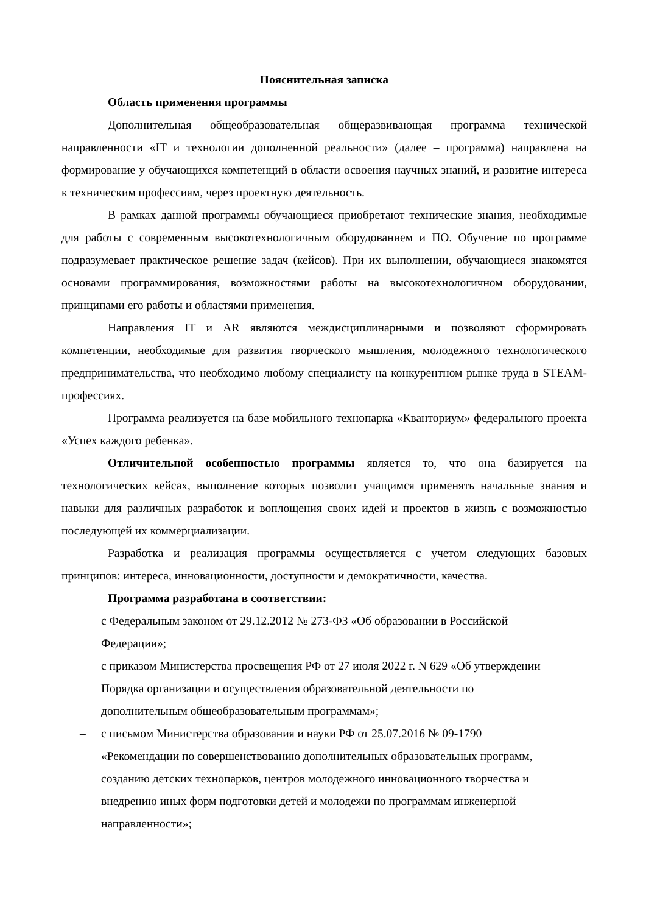Пояснительная записка
Область применения программы
Дополнительная общеобразовательная общеразвивающая программа технической направленности «IT и технологии дополненной реальности» (далее – программа) направлена на формирование у обучающихся компетенций в области освоения научных знаний, и развитие интереса к техническим профессиям, через проектную деятельность.
В рамках данной программы обучающиеся приобретают технические знания, необходимые для работы с современным высокотехнологичным оборудованием и ПО. Обучение по программе подразумевает практическое решение задач (кейсов). При их выполнении, обучающиеся знакомятся основами программирования, возможностями работы на высокотехнологичном оборудовании, принципами его работы и областями применения.
Направления IT и AR являются междисциплинарными и позволяют сформировать компетенции, необходимые для развития творческого мышления, молодежного технологического предпринимательства, что необходимо любому специалисту на конкурентном рынке труда в STEAM-профессиях.
Программа реализуется на базе мобильного технопарка «Кванториум» федерального проекта «Успех каждого ребенка».
Отличительной особенностью программы является то, что она базируется на технологических кейсах, выполнение которых позволит учащимся применять начальные знания и навыки для различных разработок и воплощения своих идей и проектов в жизнь с возможностью последующей их коммерциализации.
Разработка и реализация программы осуществляется с учетом следующих базовых принципов: интереса, инновационности, доступности и демократичности, качества.
Программа разработана в соответствии:
– с Федеральным законом от 29.12.2012 № 273-ФЗ «Об образовании в Российской Федерации»;
– с приказом Министерства просвещения РФ от 27 июля 2022 г. N 629 «Об утверждении Порядка организации и осуществления образовательной деятельности по дополнительным общеобразовательным программам»;
– с письмом Министерства образования и науки РФ от 25.07.2016 № 09-1790 «Рекомендации по совершенствованию дополнительных образовательных программ, созданию детских технопарков, центров молодежного инновационного творчества и внедрению иных форм подготовки детей и молодежи по программам инженерной направленности»;